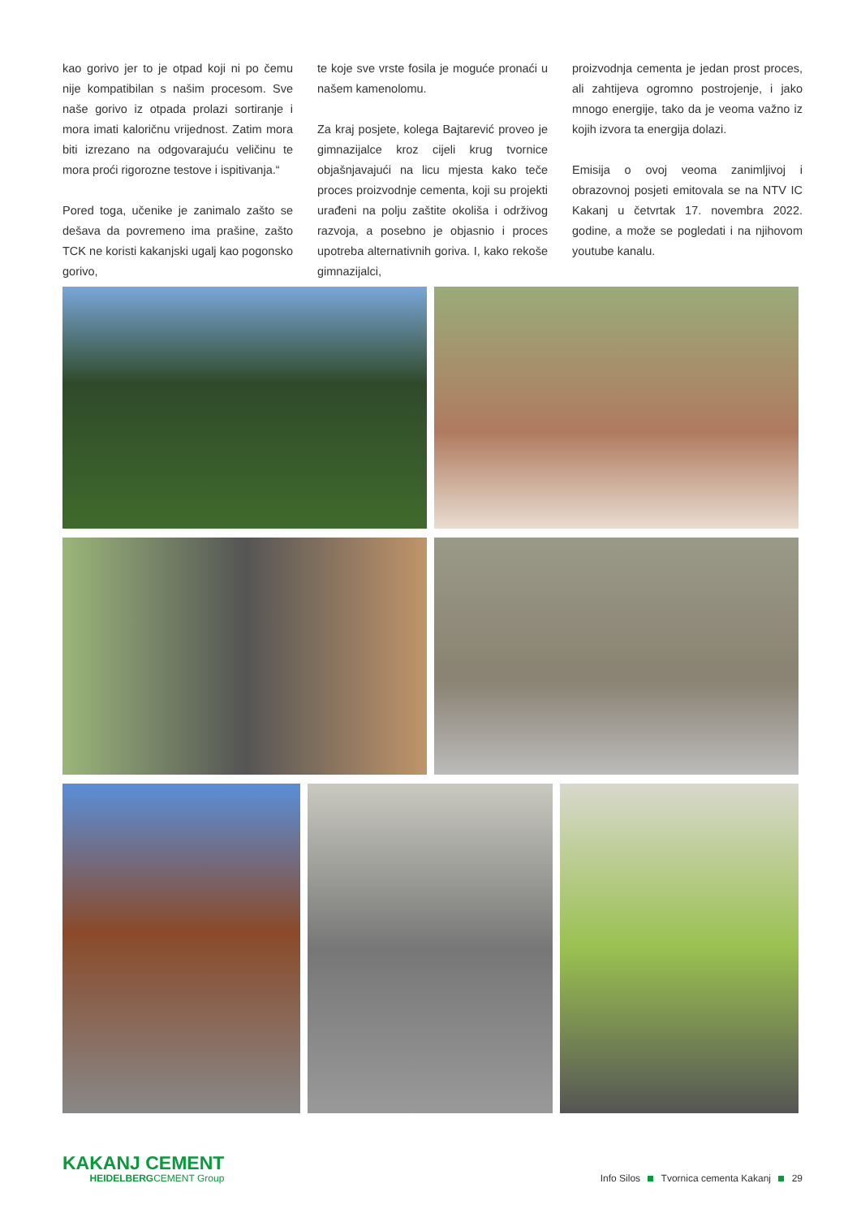kao gorivo jer to je otpad koji ni po čemu nije kompatibilan s našim procesom. Sve naše gorivo iz otpada prolazi sortiranje i mora imati kaloričnu vrijednost. Zatim mora biti izrezano na odgovarajuću veličinu te mora proći rigorozne testove i ispitivanja.“
Pored toga, učenike je zanimalo zašto se dešava da povremeno ima prašine, zašto TCK ne koristi kakanjski ugalj kao pogonsko gorivo,
te koje sve vrste fosila je moguće pronaći u našem kamenolomu.
Za kraj posjete, kolega Bajtarević proveo je gimnazijalce kroz cijeli krug tvornice objašnjavajući na licu mjesta kako teče proces proizvodnje cementa, koji su projekti urađeni na polju zaštite okoliša i održivog razvoja, a posebno je objasnio i proces upotreba alternativnih goriva. I, kako rekoše gimnazijalci,
proizvodnja cementa je jedan prost proces, ali zahtijeva ogromno postrojenje, i jako mnogo energije, tako da je veoma važno iz kojih izvora ta energija dolazi.
Emisija o ovoj veoma zanimljivoj i obrazovnoj posjeti emitovala se na NTV IC Kakanj u četvrtak 17. novembra 2022. godine, a može se pogledati i na njihovom youtube kanalu.
KAKANJ CEMENT
HEIDELBERGCEMENT Group
Info Silos Tvornica cementa Kakanj 29